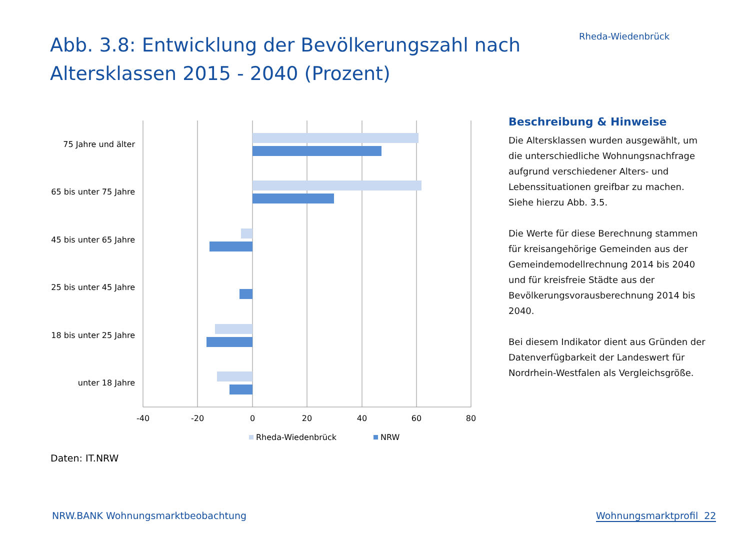Abb. 3.8: Entwicklung der Bevölkerungszahl nach Altersklassen 2015 - 2040 (Prozent)
Rheda-Wiedenbrück
75 Jahre und älter
65 bis unter 75 Jahre
45 bis unter 65 Jahre
25 bis unter 45 Jahre
18 bis unter 25 Jahre
unter 18 Jahre
-40
-20
0
20
40
60
80
Rheda-Wiedenbrück
NRW
Beschreibung & Hinweise
Die Altersklassen wurden ausgewählt, um die unterschiedliche Wohnungsnachfrage aufgrund verschiedener Alters- und Lebenssituationen greifbar zu machen. Siehe hierzu Abb. 3.5.
Die Werte für diese Berechnung stammen für kreisangehörige Gemeinden aus der Gemeindemodellrechnung 2014 bis 2040 und für kreisfreie Städte aus der Bevölkerungsvorausberechnung 2014 bis 2040.
Bei diesem Indikator dient aus Gründen der Datenverfügbarkeit der Landeswert für Nordrhein-Westfalen als Vergleichsgröße.
Daten: IT.NRW
NRW.BANK Wohnungsmarktbeobachtung
Wohnungsmarktprofil 22